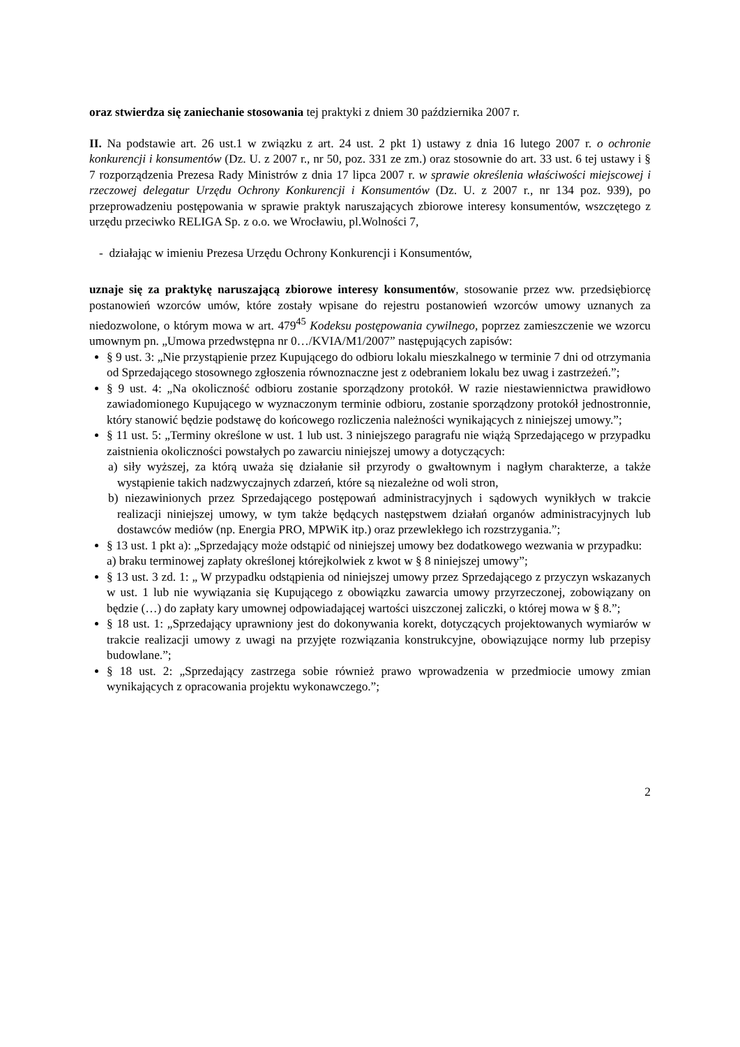oraz stwierdza się zaniechanie stosowania tej praktyki z dniem 30 października 2007 r.
II. Na podstawie art. 26 ust.1 w związku z art. 24 ust. 2 pkt 1) ustawy z dnia 16 lutego 2007 r. o ochronie konkurencji i konsumentów (Dz. U. z 2007 r., nr 50, poz. 331 ze zm.) oraz stosownie do art. 33 ust. 6 tej ustawy i § 7 rozporządzenia Prezesa Rady Ministrów z dnia 17 lipca 2007 r. w sprawie określenia właściwości miejscowej i rzeczowej delegatur Urzędu Ochrony Konkurencji i Konsumentów (Dz. U. z 2007 r., nr 134 poz. 939), po przeprowadzeniu postępowania w sprawie praktyk naruszających zbiorowe interesy konsumentów, wszczętego z urzędu przeciwko RELIGA Sp. z o.o. we Wrocławiu, pl.Wolności 7,
- działając w imieniu Prezesa Urzędu Ochrony Konkurencji i Konsumentów,
uznaje się za praktykę naruszającą zbiorowe interesy konsumentów, stosowanie przez ww. przedsiębiorcę postanowień wzorców umów, które zostały wpisane do rejestru postanowień wzorców umowy uznanych za niedozwolone, o którym mowa w art. 479<sup>45</sup> Kodeksu postępowania cywilnego, poprzez zamieszczenie we wzorcu umownym pn. „Umowa przedwstępna nr 0…/KVIA/M1/2007” następujących zapisów:
§ 9 ust. 3: „Nie przystąpienie przez Kupującego do odbioru lokalu mieszkalnego w terminie 7 dni od otrzymania od Sprzedającego stosownego zgłoszenia równoznaczne jest z odebraniem lokalu bez uwag i zastrzeżeń.”;
§ 9 ust. 4: „Na okoliczność odbioru zostanie sporządzony protokół. W razie niestawiennictwa prawidłowo zawiadomionego Kupującego w wyznaczonym terminie odbioru, zostanie sporządzony protokół jednostronnie, który stanowić będzie podstawę do końcowego rozliczenia należności wynikających z niniejszej umowy.”;
§ 11 ust. 5: „Terminy określone w ust. 1 lub ust. 3 niniejszego paragrafu nie wiążą Sprzedającego w przypadku zaistnienia okoliczności powstałych po zawarciu niniejszej umowy a dotyczących:
a) siły wyższej, za którą uważa się działanie sił przyrody o gwałtownym i nagłym charakterze, a także wystąpienie takich nadzwyczajnych zdarzeń, które są niezależne od woli stron,
b) niezawinionych przez Sprzedającego postępowań administracyjnych i sądowych wynikłych w trakcie realizacji niniejszej umowy, w tym także będących następstwem działań organów administracyjnych lub dostawców mediów (np. Energia PRO, MPWiK itp.) oraz przewlekłego ich rozstrzygania.”;
§ 13 ust. 1 pkt a): „Sprzedający może odstąpić od niniejszej umowy bez dodatkowego wezwania w przypadku:
a) braku terminowej zapłaty określonej którejkolwiek z kwot w § 8 niniejszej umowy”;
§ 13 ust. 3 zd. 1: „ W przypadku odstąpienia od niniejszej umowy przez Sprzedającego z przyczyn wskazanych w ust. 1 lub nie wywiązania się Kupującego z obowiązku zawarcia umowy przyrzeczonej, zobowiązany on będzie (…) do zapłaty kary umownej odpowiadającej wartości uiszczonej zaliczki, o której mowa w § 8.”;
§ 18 ust. 1: „Sprzedający uprawniony jest do dokonywania korekt, dotyczących projektowanych wymiarów w trakcie realizacji umowy z uwagi na przyjęte rozwiązania konstrukcyjne, obowiązujące normy lub przepisy budowlane.”;
§ 18 ust. 2: „Sprzedający zastrzega sobie również prawo wprowadzenia w przedmiocie umowy zmian wynikających z opracowania projektu wykonawczego.”;
2